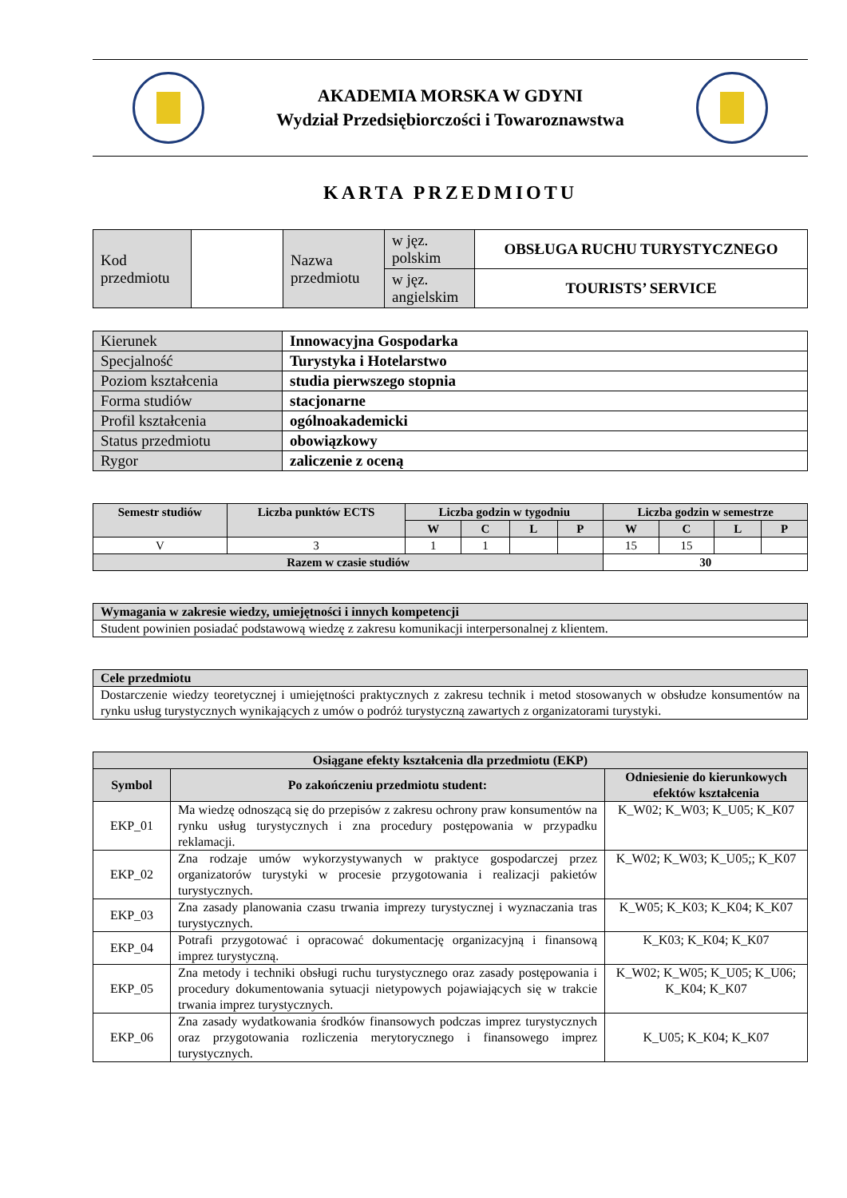AKADEMIA MORSKA W GDYNI
Wydział Przedsiębiorczości i Towaroznawstwa
KARTA PRZEDMIOTU
| Kod przedmiotu | | Nazwa przedmiotu | w jęz. polskim | OBSŁUGA RUCHU TURYSTYCZNEGO |
| | | | w jęz. angielskim | TOURISTS’ SERVICE |
| Kierunek | Innowacyjna Gospodarka |
| Specjalność | Turystyka i Hotelarstwo |
| Poziom kształcenia | studia pierwszego stopnia |
| Forma studiów | stacjonarne |
| Profil kształcenia | ogólnoakademicki |
| Status przedmiotu | obowiązkowy |
| Rygor | zaliczenie z oceną |
| Semestr studiów | Liczba punktów ECTS | Liczba godzin w tygodniu | | | | Liczba godzin w semestrze | | | |
| --- | --- | --- | --- | --- | --- | --- | --- | --- | --- |
| | | W | C | L | P | W | C | L | P |
| V | 3 | 1 | 1 | | | 15 | 15 | | |
| Razem w czasie studiów | | | | | | 30 | | | |
| Wymagania w zakresie wiedzy, umiejętności i innych kompetencji |
| Student powinien posiadać podstawową wiedzę z zakresu komunikacji interpersonalnej z klientem. |
| Cele przedmiotu |
| Dostarczenie wiedzy teoretycznej i umiejętności praktycznych z zakresu technik i metod stosowanych w obsłudze konsumentów na rynku usług turystycznych wynikających z umów o podróż turystyczną zawartych z organizatorami turystyki. |
| Osiągane efekty kształcenia dla przedmiotu (EKP) | | |
| --- | --- | --- |
| Symbol | Po zakończeniu przedmiotu student: | Odniesienie do kierunkowych efektów kształcenia |
| EKP_01 | Ma wiedzę odnoszącą się do przepisów z zakresu ochrony praw konsumentów na rynku usług turystycznych i zna procedury postępowania w przypadku reklamacji. | K_W02; K_W03; K_U05; K_K07 |
| EKP_02 | Zna rodzaje umów wykorzystywanych w praktyce gospodarczej przez organizatorów turystyki w procesie przygotowania i realizacji pakietów turystycznych. | K_W02; K_W03; K_U05;; K_K07 |
| EKP_03 | Zna zasady planowania czasu trwania imprezy turystycznej i wyznaczania tras turystycznych. | K_W05; K_K03; K_K04; K_K07 |
| EKP_04 | Potrafi przygotować i opracować dokumentację organizacyjną i finansową imprez turystyczną. | K_K03; K_K04; K_K07 |
| EKP_05 | Zna metody i techniki obsługi ruchu turystycznego oraz zasady postępowania i procedury dokumentowania sytuacji nietypowych pojawiających się w trakcie trwania imprez turystycznych. | K_W02; K_W05; K_U05; K_U06; K_K04; K_K07 |
| EKP_06 | Zna zasady wydatkowania środków finansowych podczas imprez turystycznych oraz przygotowania rozliczenia merytorycznego i finansowego imprez turystycznych. | K_U05; K_K04; K_K07 |